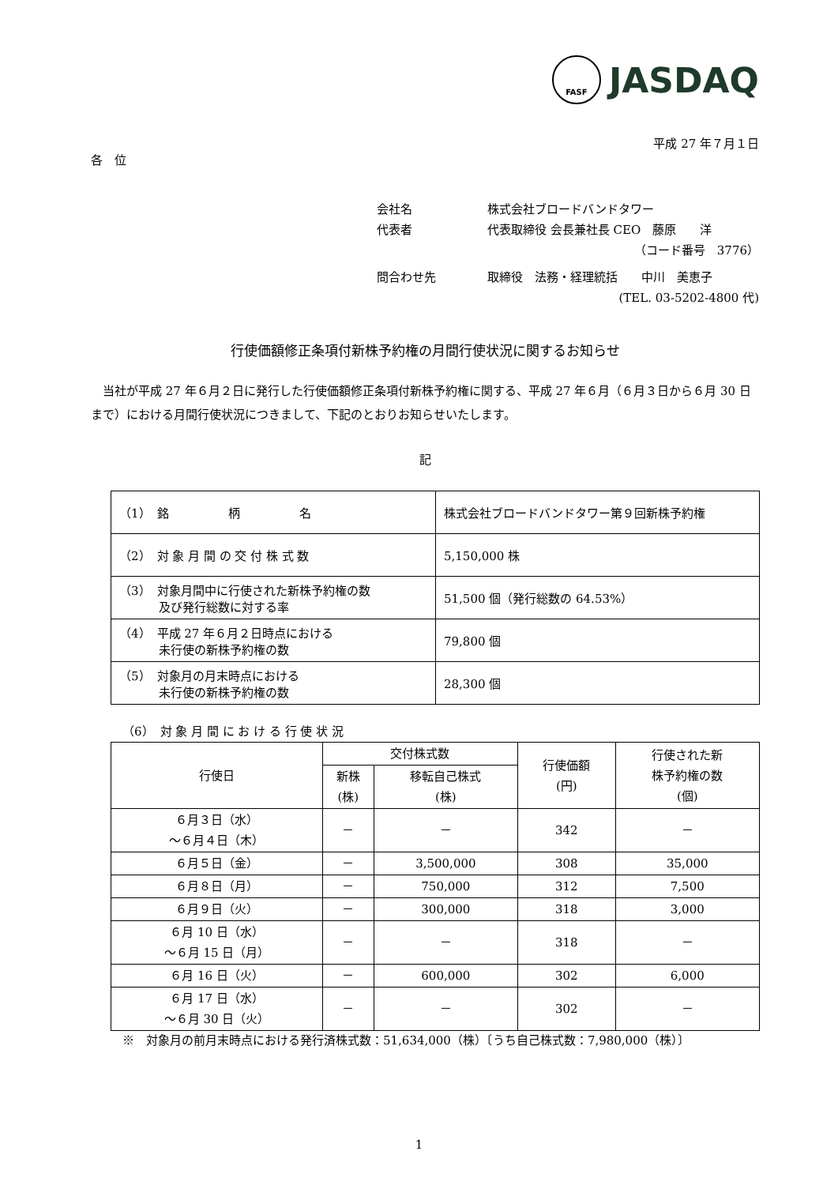FASF JASDAQ
平成 27 年７月１日
各　位
会社名 株式会社ブロードバンドタワー
代表者 代表取締役 会長兼社長 CEO　藤原　　洋
（コード番号　3776）
問合わせ先 取締役　法務・経理統括　　中川　美恵子
(TEL. 03-5202-4800 代)
行使価額修正条項付新株予約権の月間行使状況に関するお知らせ
当社が平成 27 年６月２日に発行した行使価額修正条項付新株予約権に関する、平成 27 年６月（６月３日から６月 30 日まで）における月間行使状況につきまして、下記のとおりお知らせいたします。
記
| （1） 銘 柄 名 | 株式会社ブロードバンドタワー第９回新株予約権 |
| （2） 対 象 月 間 の 交 付 株 式 数 | 5,150,000 株 |
| （3） 対象月間中に行使された新株予約権の数 及び発行総数に対する率 | 51,500 個（発行総数の 64.53%） |
| （4） 平成 27 年６月２日時点における 未行使の新株予約権の数 | 79,800 個 |
| （5） 対象月の月末時点における 未行使の新株予約権の数 | 28,300 個 |
（6）　対 象 月 間 に お け る 行 使 状 況
| 行使日 | 交付株式数 | | 行使価額 (円) | 行使された新 株予約権の数 (個) |
| --- | --- | --- | --- | --- |
| | 新株 (株) | 移転自己株式 (株) | | |
| ６月３日（水） ～６月４日（木） | － | － | 342 | － |
| ６月５日（金） | － | 3,500,000 | 308 | 35,000 |
| ６月８日（月） | － | 750,000 | 312 | 7,500 |
| ６月９日（火） | － | 300,000 | 318 | 3,000 |
| ６月 10 日（水） ～６月 15 日（月） | － | － | 318 | － |
| ６月 16 日（火） | － | 600,000 | 302 | 6,000 |
| ６月 17 日（水） ～６月 30 日（火） | － | － | 302 | － |
※　対象月の前月末時点における発行済株式数：51,634,000（株）〔うち自己株式数：7,980,000（株）〕
1